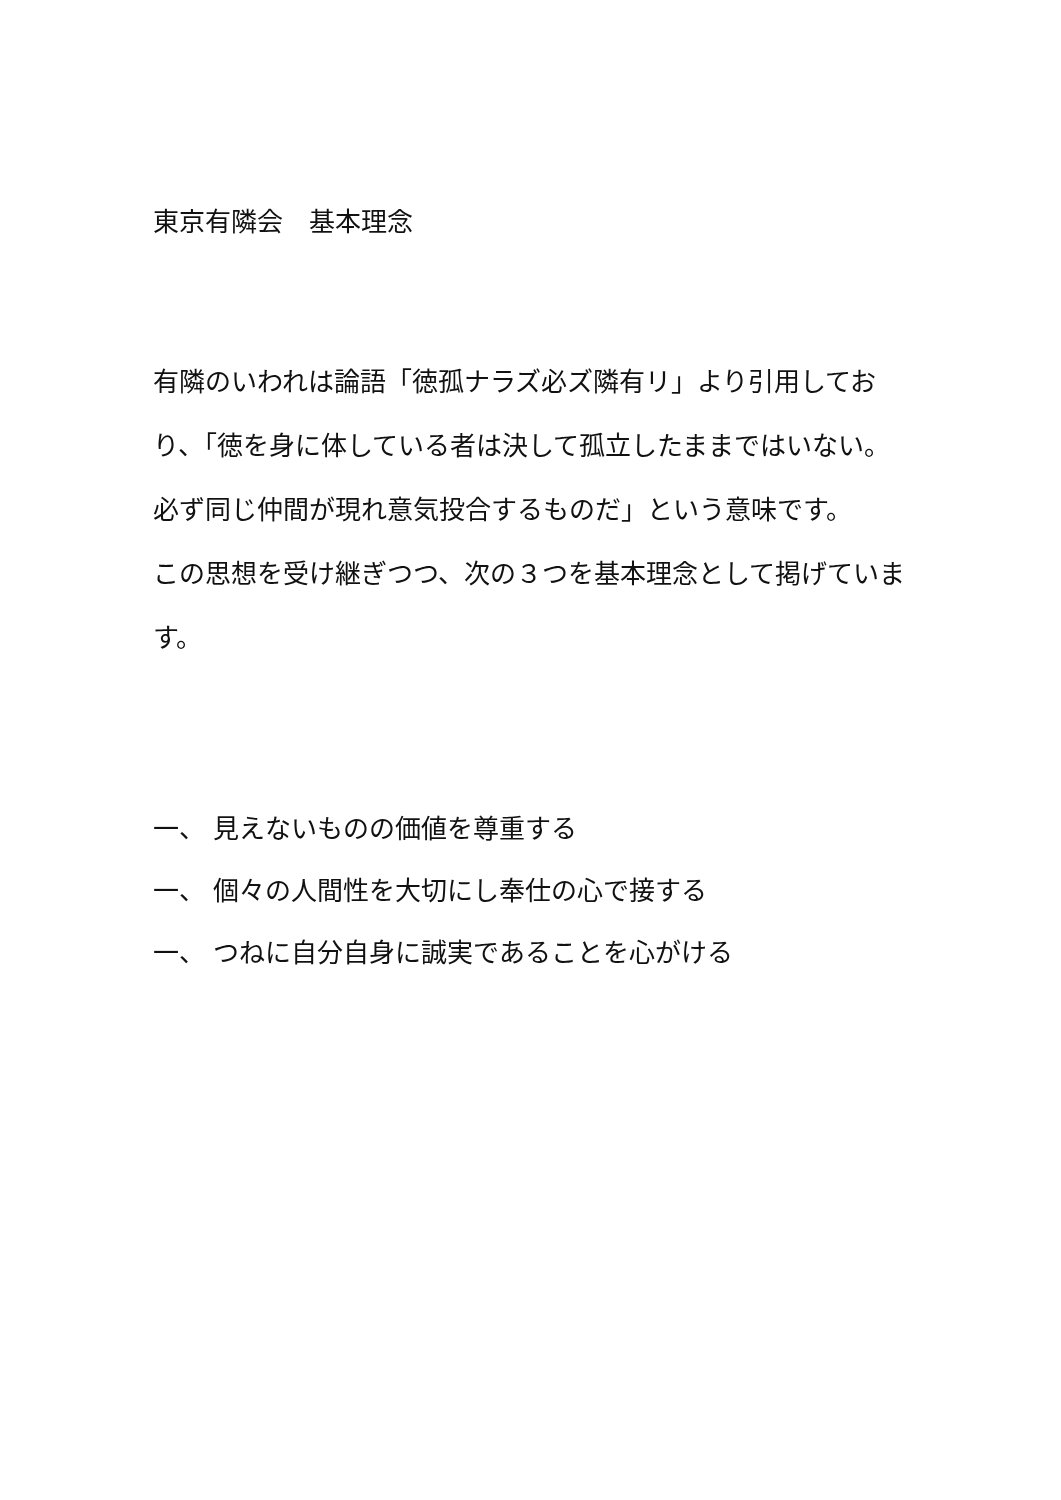東京有隣会　基本理念
有隣のいわれは論語「徳孤ナラズ必ズ隣有リ」より引用しており、「徳を身に体している者は決して孤立したままではいない。必ず同じ仲間が現れ意気投合するものだ」という意味です。
この思想を受け継ぎつつ、次の３つを基本理念として掲げています。
一、 見えないものの価値を尊重する
一、 個々の人間性を大切にし奉仕の心で接する
一、 つねに自分自身に誠実であることを心がける